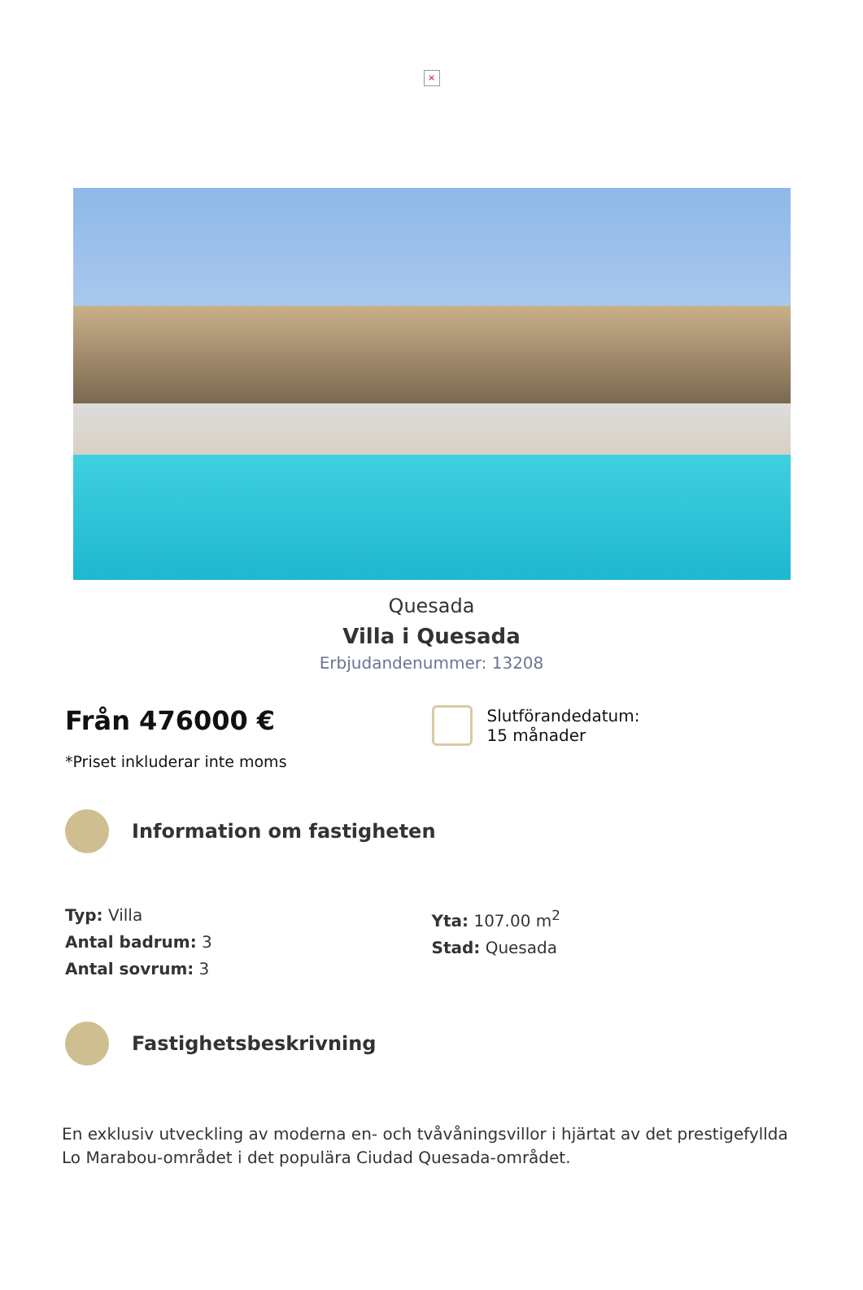×
Quesada
Villa i Quesada
Erbjudandenummer: 13208
Från 476000 €
*Priset inkluderar inte moms
Slutförandedatum:
15 månader
Information om fastigheten
Typ: Villa
Antal badrum: 3
Antal sovrum: 3
Yta: 107.00 m<sup>2</sup>
Stad: Quesada
Fastighetsbeskrivning
En exklusiv utveckling av moderna en- och tvåvåningsvillor i hjärtat av det prestigefyllda Lo Marabou-området i det populära Ciudad Quesada-området.